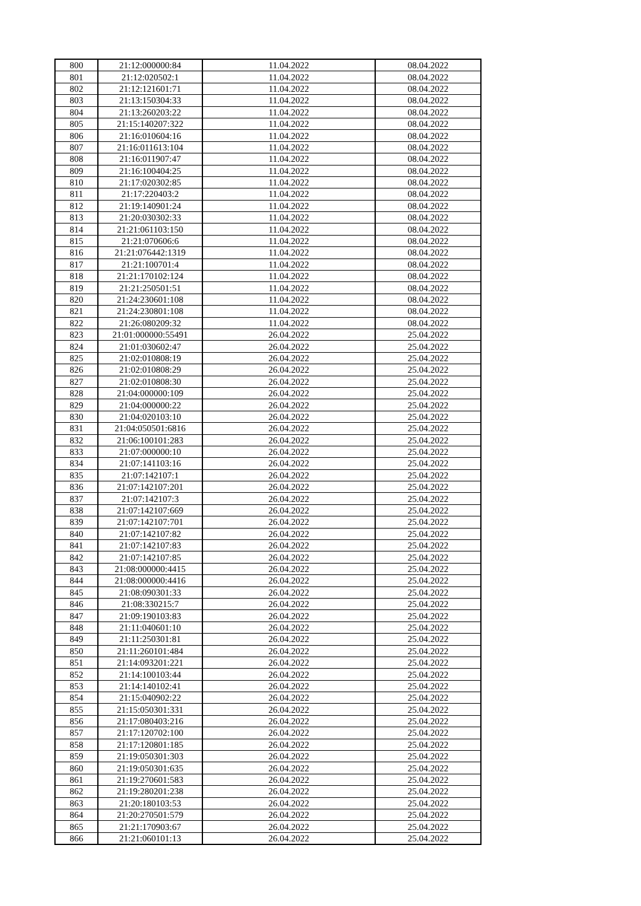| 800 | 21:12:000000:84 | 11.04.2022 | 08.04.2022 |
| 801 | 21:12:020502:1 | 11.04.2022 | 08.04.2022 |
| 802 | 21:12:121601:71 | 11.04.2022 | 08.04.2022 |
| 803 | 21:13:150304:33 | 11.04.2022 | 08.04.2022 |
| 804 | 21:13:260203:22 | 11.04.2022 | 08.04.2022 |
| 805 | 21:15:140207:322 | 11.04.2022 | 08.04.2022 |
| 806 | 21:16:010604:16 | 11.04.2022 | 08.04.2022 |
| 807 | 21:16:011613:104 | 11.04.2022 | 08.04.2022 |
| 808 | 21:16:011907:47 | 11.04.2022 | 08.04.2022 |
| 809 | 21:16:100404:25 | 11.04.2022 | 08.04.2022 |
| 810 | 21:17:020302:85 | 11.04.2022 | 08.04.2022 |
| 811 | 21:17:220403:2 | 11.04.2022 | 08.04.2022 |
| 812 | 21:19:140901:24 | 11.04.2022 | 08.04.2022 |
| 813 | 21:20:030302:33 | 11.04.2022 | 08.04.2022 |
| 814 | 21:21:061103:150 | 11.04.2022 | 08.04.2022 |
| 815 | 21:21:070606:6 | 11.04.2022 | 08.04.2022 |
| 816 | 21:21:076442:1319 | 11.04.2022 | 08.04.2022 |
| 817 | 21:21:100701:4 | 11.04.2022 | 08.04.2022 |
| 818 | 21:21:170102:124 | 11.04.2022 | 08.04.2022 |
| 819 | 21:21:250501:51 | 11.04.2022 | 08.04.2022 |
| 820 | 21:24:230601:108 | 11.04.2022 | 08.04.2022 |
| 821 | 21:24:230801:108 | 11.04.2022 | 08.04.2022 |
| 822 | 21:26:080209:32 | 11.04.2022 | 08.04.2022 |
| 823 | 21:01:000000:55491 | 26.04.2022 | 25.04.2022 |
| 824 | 21:01:030602:47 | 26.04.2022 | 25.04.2022 |
| 825 | 21:02:010808:19 | 26.04.2022 | 25.04.2022 |
| 826 | 21:02:010808:29 | 26.04.2022 | 25.04.2022 |
| 827 | 21:02:010808:30 | 26.04.2022 | 25.04.2022 |
| 828 | 21:04:000000:109 | 26.04.2022 | 25.04.2022 |
| 829 | 21:04:000000:22 | 26.04.2022 | 25.04.2022 |
| 830 | 21:04:020103:10 | 26.04.2022 | 25.04.2022 |
| 831 | 21:04:050501:6816 | 26.04.2022 | 25.04.2022 |
| 832 | 21:06:100101:283 | 26.04.2022 | 25.04.2022 |
| 833 | 21:07:000000:10 | 26.04.2022 | 25.04.2022 |
| 834 | 21:07:141103:16 | 26.04.2022 | 25.04.2022 |
| 835 | 21:07:142107:1 | 26.04.2022 | 25.04.2022 |
| 836 | 21:07:142107:201 | 26.04.2022 | 25.04.2022 |
| 837 | 21:07:142107:3 | 26.04.2022 | 25.04.2022 |
| 838 | 21:07:142107:669 | 26.04.2022 | 25.04.2022 |
| 839 | 21:07:142107:701 | 26.04.2022 | 25.04.2022 |
| 840 | 21:07:142107:82 | 26.04.2022 | 25.04.2022 |
| 841 | 21:07:142107:83 | 26.04.2022 | 25.04.2022 |
| 842 | 21:07:142107:85 | 26.04.2022 | 25.04.2022 |
| 843 | 21:08:000000:4415 | 26.04.2022 | 25.04.2022 |
| 844 | 21:08:000000:4416 | 26.04.2022 | 25.04.2022 |
| 845 | 21:08:090301:33 | 26.04.2022 | 25.04.2022 |
| 846 | 21:08:330215:7 | 26.04.2022 | 25.04.2022 |
| 847 | 21:09:190103:83 | 26.04.2022 | 25.04.2022 |
| 848 | 21:11:040601:10 | 26.04.2022 | 25.04.2022 |
| 849 | 21:11:250301:81 | 26.04.2022 | 25.04.2022 |
| 850 | 21:11:260101:484 | 26.04.2022 | 25.04.2022 |
| 851 | 21:14:093201:221 | 26.04.2022 | 25.04.2022 |
| 852 | 21:14:100103:44 | 26.04.2022 | 25.04.2022 |
| 853 | 21:14:140102:41 | 26.04.2022 | 25.04.2022 |
| 854 | 21:15:040902:22 | 26.04.2022 | 25.04.2022 |
| 855 | 21:15:050301:331 | 26.04.2022 | 25.04.2022 |
| 856 | 21:17:080403:216 | 26.04.2022 | 25.04.2022 |
| 857 | 21:17:120702:100 | 26.04.2022 | 25.04.2022 |
| 858 | 21:17:120801:185 | 26.04.2022 | 25.04.2022 |
| 859 | 21:19:050301:303 | 26.04.2022 | 25.04.2022 |
| 860 | 21:19:050301:635 | 26.04.2022 | 25.04.2022 |
| 861 | 21:19:270601:583 | 26.04.2022 | 25.04.2022 |
| 862 | 21:19:280201:238 | 26.04.2022 | 25.04.2022 |
| 863 | 21:20:180103:53 | 26.04.2022 | 25.04.2022 |
| 864 | 21:20:270501:579 | 26.04.2022 | 25.04.2022 |
| 865 | 21:21:170903:67 | 26.04.2022 | 25.04.2022 |
| 866 | 21:21:060101:13 | 26.04.2022 | 25.04.2022 |